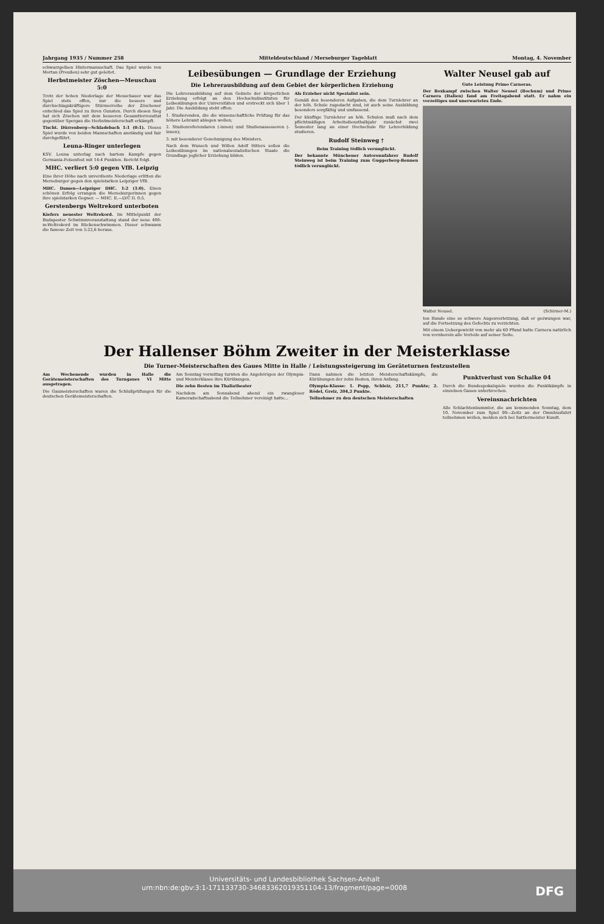Jahrgang 1935 / Nummer 258 Mitteldeutschland / Merseburger Tageblatt Montag, 4. November
schwarzgelben Hintermannschaft. Das Spiel wurde von Mortan (Preußen) sehr gut geleitet.
Herbstmeister Zöschen—Meuschau 5:0
Trotz der hohen Niederlage der Meuschauer war das Spiel stets offen, nur die bessere und durchschlagskräftigere Stürmerreihe der Zöschener entschied das Spiel zu ihren Gunsten. Durch diesen Sieg hat sich Zöschen mit dem besseren Gesamttorresultat gegenüber Spergau die Herbstmeisterschaft erkämpft.
Tischt. Dürrenberg—Schladebach 1:1 (0:1). Dieses Spiel wurde von beiden Mannschaften anständig und fair durchgeführt.
Leuna-Ringer unterlegen
KSV. Leuna unterlag nach hartem Kampfe gegen Germania-Felsenfest mit 14:4 Punkten. Bericht folgt.
MHC. verliert 5:0 gegen VfB. Leipzig
Eine ihrer Höhe nach unverdiente Niederlage erlitten die Merseburger gegen den spielstarken Leipziger VfB.
MHC. Damen—Leipziger DHC. 1:2 (1:0). Einen schönen Erfolg errangen die Merseburgerinnen gegen ihre spielstarken Gegner. — MHC. II.—LVC II. 0:5.
Gerstenbergs Weltrekord unterboten
Kiefers neuester Weltrekord. Im Mittelpunkt der Budapester Schwimmveranstaltung stand der neue 400-m-Weltrekord im Rückenschwimmen. Dieser schwamm die famose Zeit von 5:22,6 heraus.
Leibesübungen — Grundlage der Erziehung
Die Lehrerausbildung auf dem Gebiet der körperlichen Erziehung
Die Lehrerausbildung auf dem Gebiete der körperlichen Erziehung erfolgt an den Hochschulinstituten für Leibesübungen der Universitäten und erstreckt sich über 1 Jahr. Die Ausbildung steht offen:
1. Studierenden, die die wissenschaftliche Prüfung für das höhere Lehramt ablegen wollen;
2. Studienreferendaren (-innen) und Studienassessoren (-innen);
3. mit besonderer Genehmigung des Ministers.
Nach dem Wunsch und Willen Adolf Hitlers sollen die Leibesübungen im nationalsozialistischen Staate die Grundlage jeglicher Erziehung bilden.
Als Erzieher nicht Spezialist sein.
Gemäß den besonderen Aufgaben, die dem Turnlehrer an der höh. Schule zugedacht sind, ist auch seine Ausbildung besonders sorgfältig und umfassend.
Der künftige Turnlehrer an höh. Schulen muß nach dem pflichtmäßigen Arbeitsdiensthalbjahr zunächst zwei Semester lang an einer Hochschule für Lehrerbildung studieren.
Rudolf Steinweg †
Beim Training tödlich verunglückt.
Der bekannte Münchener Autorennfahrer Rudolf Steinweg ist beim Training zum Guggerberg-Rennen tödlich verunglückt.
Walter Neusel gab auf
Gute Leistung Primo Carneras.
Der Boxkampf zwischen Walter Neusel (Bochum) und Primo Carnera (Italien) fand am Freitagabend statt. Er nahm ein vorzeitiges und unerwartetes Ende.
Walter Neusel. (Schirner-M.)
ten Runde eine so schwere Augenverletzung, daß er gezwungen war, auf die Fortsetzung des Gefechts zu verzichten.
Mit einem Uebergewicht von mehr als 60 Pfund hatte Carnera natürlich von vornherein alle Vorteile auf seiner Seite.
Der Hallenser Böhm Zweiter in der Meisterklasse
Die Turner-Meisterschaften des Gaues Mitte in Halle / Leistungssteigerung im Geräteturnen festzustellen
Am Wochenende wurden in Halle die Gerätemeisterschaften des Turngaues VI Mitte ausgetragen.
Die Gaumeisterschaften waren die Schlußprüfungen für die deutschen Gerätemeisterschaften.
Am Sonntag vormittag turnten die Angehörigen der Olympia- und Meisterklasse ihre Kürübungen.
Die zehn Besten im Thaliatheater
Nachdem am Sonnabend abend ein zwangloser Kameradschaftsabend die Teilnehmer vereinigt hatte...
Dann nahmen die letzten Meisterschaftskämpfe, die Kürübungen der zehn Besten, ihren Anfang.
Olympia-Klasse: 1. Popp, Schleiz, 211,7 Punkte; 2. Rödel, Greiz, 204,2 Punkte.
Teilnehmer zu den deutschen Meisterschaften
Punktverlust von Schalke 04
Durch die Bundespokalspiele wurden die Punktkämpfe in einzelnen Gauen unterbrochen.
Vereinsnachrichten
Alle Schlachtenbummler, die am kommenden Sonntag, dem 10. November zum Spiel 99—Zeitz an der Omnibusfahrt teilnehmen wollen, melden sich bei Sattlermeister Kundt.
Universitäts- und Landesbibliothek Sachsen-Anhalt
urn:nbn:de:gbv:3:1-171133730-34683362019351104-13/fragment/page=0008 DFG